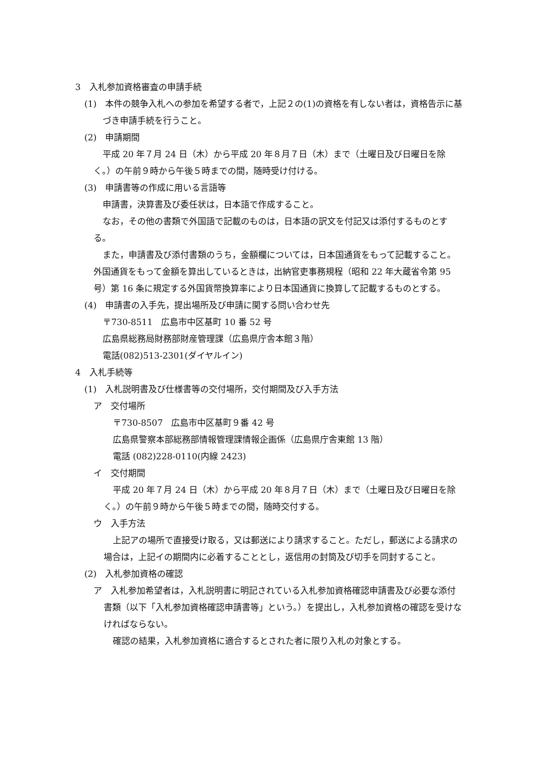3　入札参加資格審査の申請手続
(1)　本件の競争入札への参加を希望する者で，上記２の(1)の資格を有しない者は，資格告示に基づき申請手続を行うこと。
(2)　申請期間
平成 20 年７月 24 日（木）から平成 20 年８月７日（木）まで（土曜日及び日曜日を除く。）の午前９時から午後５時までの間，随時受け付ける。
(3)　申請書等の作成に用いる言語等
申請書，決算書及び委任状は，日本語で作成すること。
なお，その他の書類で外国語で記載のものは，日本語の訳文を付記又は添付するものとする。
また，申請書及び添付書類のうち，金額欄については，日本国通貨をもって記載すること。外国通貨をもって金額を算出しているときは，出納官吏事務規程（昭和 22 年大蔵省令第 95 号）第 16 条に規定する外国貨幣換算率により日本国通貨に換算して記載するものとする。
(4)　申請書の入手先，提出場所及び申請に関する問い合わせ先
〒730-8511　広島市中区基町 10 番 52 号
広島県総務局財務部財産管理課（広島県庁舎本館３階）
電話(082)513-2301(ダイヤルイン)
4　入札手続等
(1)　入札説明書及び仕様書等の交付場所，交付期間及び入手方法
ア　交付場所
〒730-8507　広島市中区基町９番 42 号
広島県警察本部総務部情報管理課情報企画係（広島県庁舎東館 13 階）
電話 (082)228-0110(内線 2423)
イ　交付期間
平成 20 年７月 24 日（木）から平成 20 年８月７日（木）まで（土曜日及び日曜日を除く。）の午前９時から午後５時までの間，随時交付する。
ウ　入手方法
上記アの場所で直接受け取る，又は郵送により請求すること。ただし，郵送による請求の場合は，上記イの期間内に必着することとし，返信用の封筒及び切手を同封すること。
(2)　入札参加資格の確認
ア　入札参加希望者は，入札説明書に明記されている入札参加資格確認申請書及び必要な添付書類（以下「入札参加資格確認申請書等」という。）を提出し，入札参加資格の確認を受けなければならない。
確認の結果，入札参加資格に適合するとされた者に限り入札の対象とする。